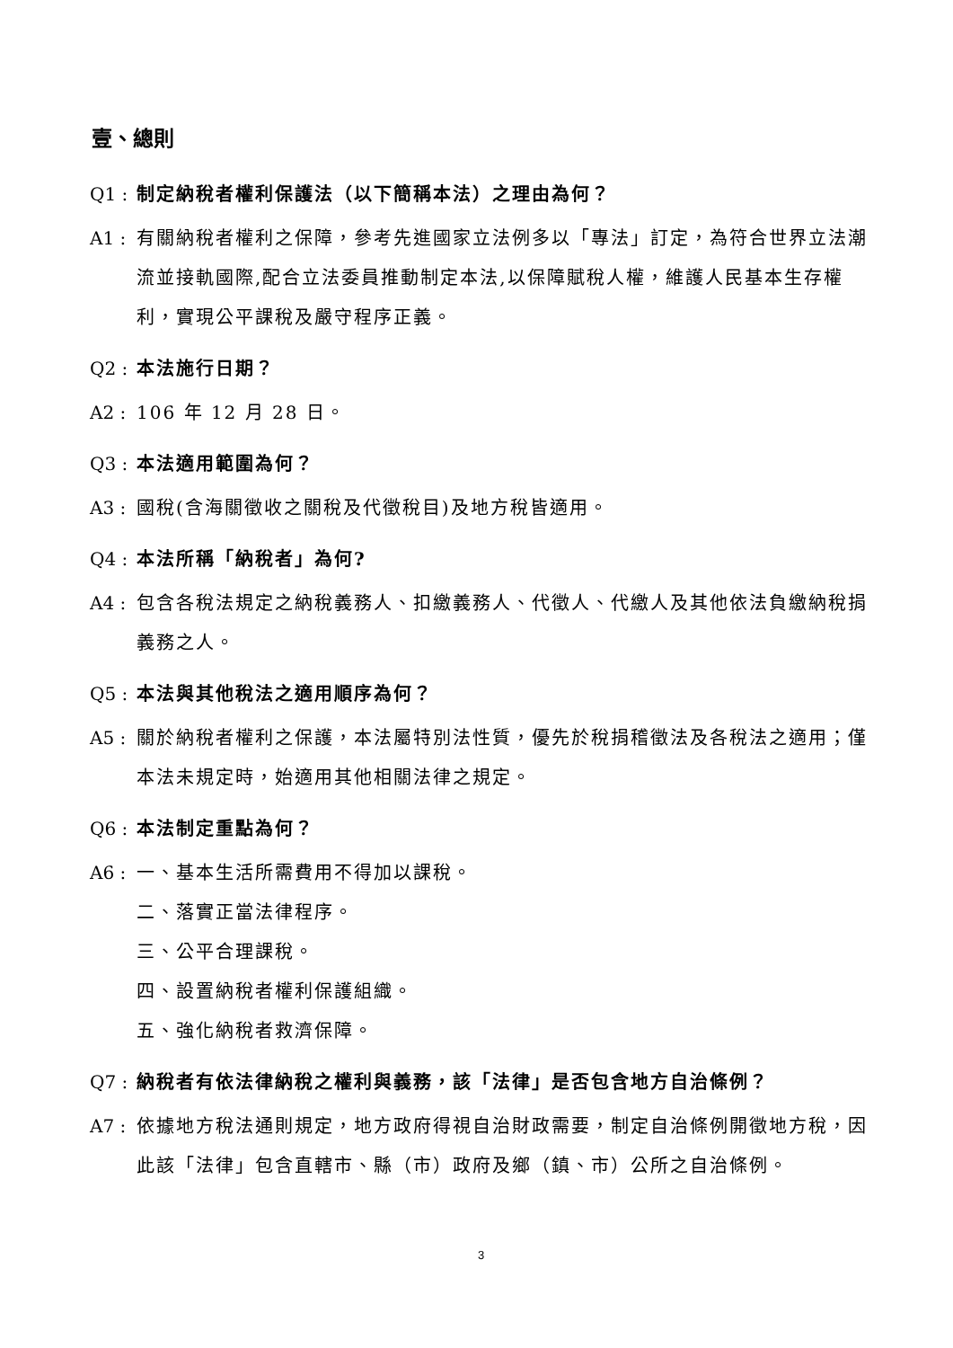壹、總則
Q1 : 制定納稅者權利保護法（以下簡稱本法）之理由為何？
A1 : 有關納稅者權利之保障，參考先進國家立法例多以「專法」訂定，為符合世界立法潮流並接軌國際,配合立法委員推動制定本法,以保障賦稅人權，維護人民基本生存權利，實現公平課稅及嚴守程序正義。
Q2 : 本法施行日期？
A2 : 106 年 12 月 28 日。
Q3 : 本法適用範圍為何？
A3 : 國稅(含海關徵收之關稅及代徵稅目)及地方稅皆適用。
Q4 : 本法所稱「納稅者」為何?
A4 : 包含各稅法規定之納稅義務人、扣繳義務人、代徵人、代繳人及其他依法負繳納稅捐義務之人。
Q5 : 本法與其他稅法之適用順序為何？
A5 : 關於納稅者權利之保護，本法屬特別法性質，優先於稅捐稽徵法及各稅法之適用；僅本法未規定時，始適用其他相關法律之規定。
Q6 : 本法制定重點為何？
A6 : 一、基本生活所需費用不得加以課稅。
二、落實正當法律程序。
三、公平合理課稅。
四、設置納稅者權利保護組織。
五、強化納稅者救濟保障。
Q7 : 納稅者有依法律納稅之權利與義務，該「法律」是否包含地方自治條例？
A7 : 依據地方稅法通則規定，地方政府得視自治財政需要，制定自治條例開徵地方稅，因此該「法律」包含直轄市、縣（市）政府及鄉（鎮、市）公所之自治條例。
3